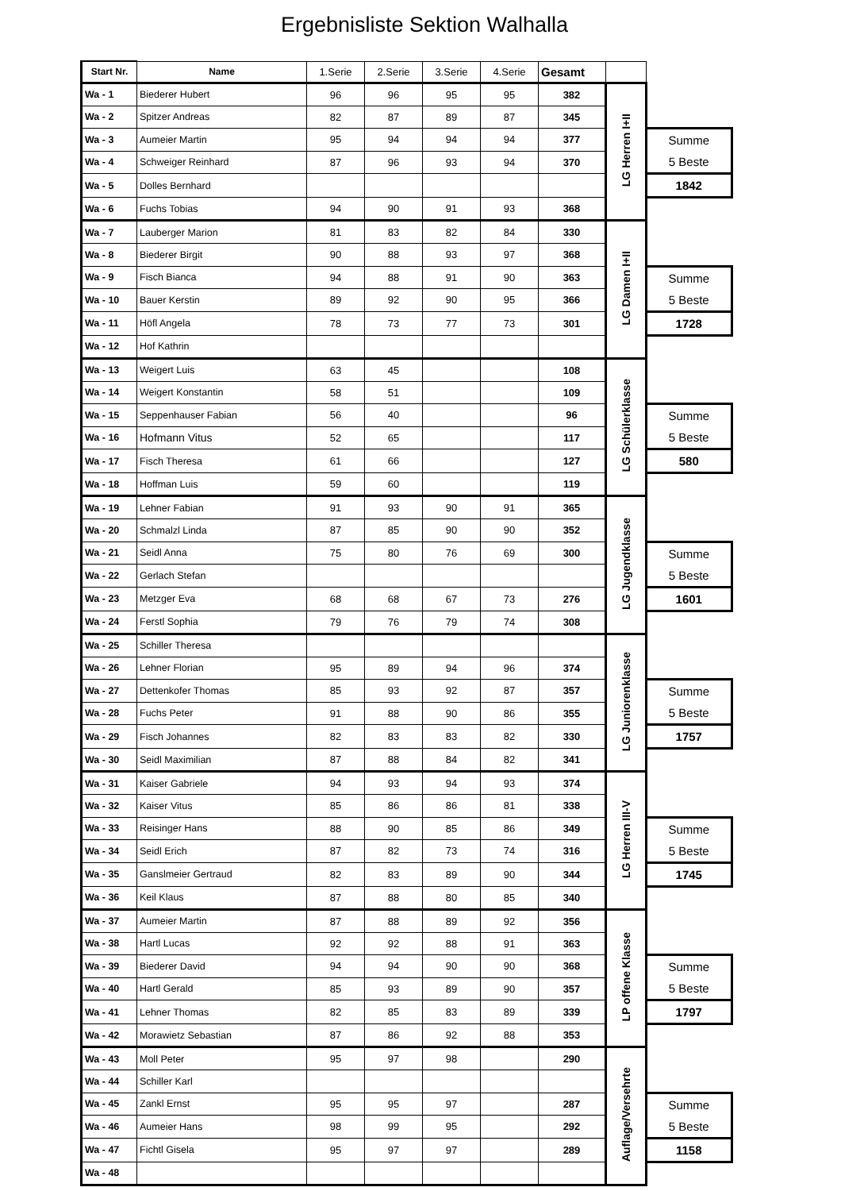Ergebnisliste Sektion Walhalla
| Start Nr. | Name | 1.Serie | 2.Serie | 3.Serie | 4.Serie | Gesamt | | |
| Wa - 1 | Biederer Hubert | 96 | 96 | 95 | 95 | 382 | LG Herren I+II | |
| Wa - 2 | Spitzer Andreas | 82 | 87 | 89 | 87 | 345 | | |
| Wa - 3 | Aumeier Martin | 95 | 94 | 94 | 94 | 377 | | Summe 5 Beste |
| Wa - 4 | Schweiger Reinhard | 87 | 96 | 93 | 94 | 370 | | |
| Wa - 5 | Dolles Bernhard | | | | | | | 1842 |
| Wa - 6 | Fuchs Tobias | 94 | 90 | 91 | 93 | 368 | | |
| Wa - 7 | Lauberger Marion | 81 | 83 | 82 | 84 | 330 | LG Damen I+II | |
| Wa - 8 | Biederer Birgit | 90 | 88 | 93 | 97 | 368 | | |
| Wa - 9 | Fisch Bianca | 94 | 88 | 91 | 90 | 363 | | Summe 5 Beste |
| Wa - 10 | Bauer Kerstin | 89 | 92 | 90 | 95 | 366 | | |
| Wa - 11 | Höfl Angela | 78 | 73 | 77 | 73 | 301 | | 1728 |
| Wa - 12 | Hof Kathrin | | | | | | | |
| Wa - 13 | Weigert Luis | 63 | 45 | | | 108 | LG Schülerklasse | |
| Wa - 14 | Weigert Konstantin | 58 | 51 | | | 109 | | |
| Wa - 15 | Seppenhauser Fabian | 56 | 40 | | | 96 | | Summe 5 Beste |
| Wa - 16 | Hofmann Vitus | 52 | 65 | | | 117 | | |
| Wa - 17 | Fisch Theresa | 61 | 66 | | | 127 | | 580 |
| Wa - 18 | Hoffman Luis | 59 | 60 | | | 119 | | |
| Wa - 19 | Lehner Fabian | 91 | 93 | 90 | 91 | 365 | LG Jugendklasse | |
| Wa - 20 | Schmalzl Linda | 87 | 85 | 90 | 90 | 352 | | |
| Wa - 21 | Seidl Anna | 75 | 80 | 76 | 69 | 300 | | Summe 5 Beste |
| Wa - 22 | Gerlach Stefan | | | | | | | |
| Wa - 23 | Metzger Eva | 68 | 68 | 67 | 73 | 276 | | 1601 |
| Wa - 24 | Ferstl Sophia | 79 | 76 | 79 | 74 | 308 | | |
| Wa - 25 | Schiller Theresa | | | | | | LG Juniorenklasse | |
| Wa - 26 | Lehner Florian | 95 | 89 | 94 | 96 | 374 | | |
| Wa - 27 | Dettenkofer Thomas | 85 | 93 | 92 | 87 | 357 | | Summe 5 Beste |
| Wa - 28 | Fuchs Peter | 91 | 88 | 90 | 86 | 355 | | |
| Wa - 29 | Fisch Johannes | 82 | 83 | 83 | 82 | 330 | | 1757 |
| Wa - 30 | Seidl Maximilian | 87 | 88 | 84 | 82 | 341 | | |
| Wa - 31 | Kaiser Gabriele | 94 | 93 | 94 | 93 | 374 | LG Herren III-V | |
| Wa - 32 | Kaiser Vitus | 85 | 86 | 86 | 81 | 338 | | |
| Wa - 33 | Reisinger Hans | 88 | 90 | 85 | 86 | 349 | | Summe 5 Beste |
| Wa - 34 | Seidl Erich | 87 | 82 | 73 | 74 | 316 | | |
| Wa - 35 | Ganslmeier Gertraud | 82 | 83 | 89 | 90 | 344 | | 1745 |
| Wa - 36 | Keil Klaus | 87 | 88 | 80 | 85 | 340 | | |
| Wa - 37 | Aumeier Martin | 87 | 88 | 89 | 92 | 356 | LP offene Klasse | |
| Wa - 38 | Hartl Lucas | 92 | 92 | 88 | 91 | 363 | | |
| Wa - 39 | Biederer David | 94 | 94 | 90 | 90 | 368 | | Summe 5 Beste |
| Wa - 40 | Hartl Gerald | 85 | 93 | 89 | 90 | 357 | | |
| Wa - 41 | Lehner Thomas | 82 | 85 | 83 | 89 | 339 | | 1797 |
| Wa - 42 | Morawietz Sebastian | 87 | 86 | 92 | 88 | 353 | | |
| Wa - 43 | Moll Peter | 95 | 97 | 98 | | 290 | Auflage/Versehrte | |
| Wa - 44 | Schiller Karl | | | | | | | |
| Wa - 45 | Zankl Ernst | 95 | 95 | 97 | | 287 | | Summe 5 Beste |
| Wa - 46 | Aumeier Hans | 98 | 99 | 95 | | 292 | | |
| Wa - 47 | Fichtl Gisela | 95 | 97 | 97 | | 289 | | 1158 |
| Wa - 48 | | | | | | | | |